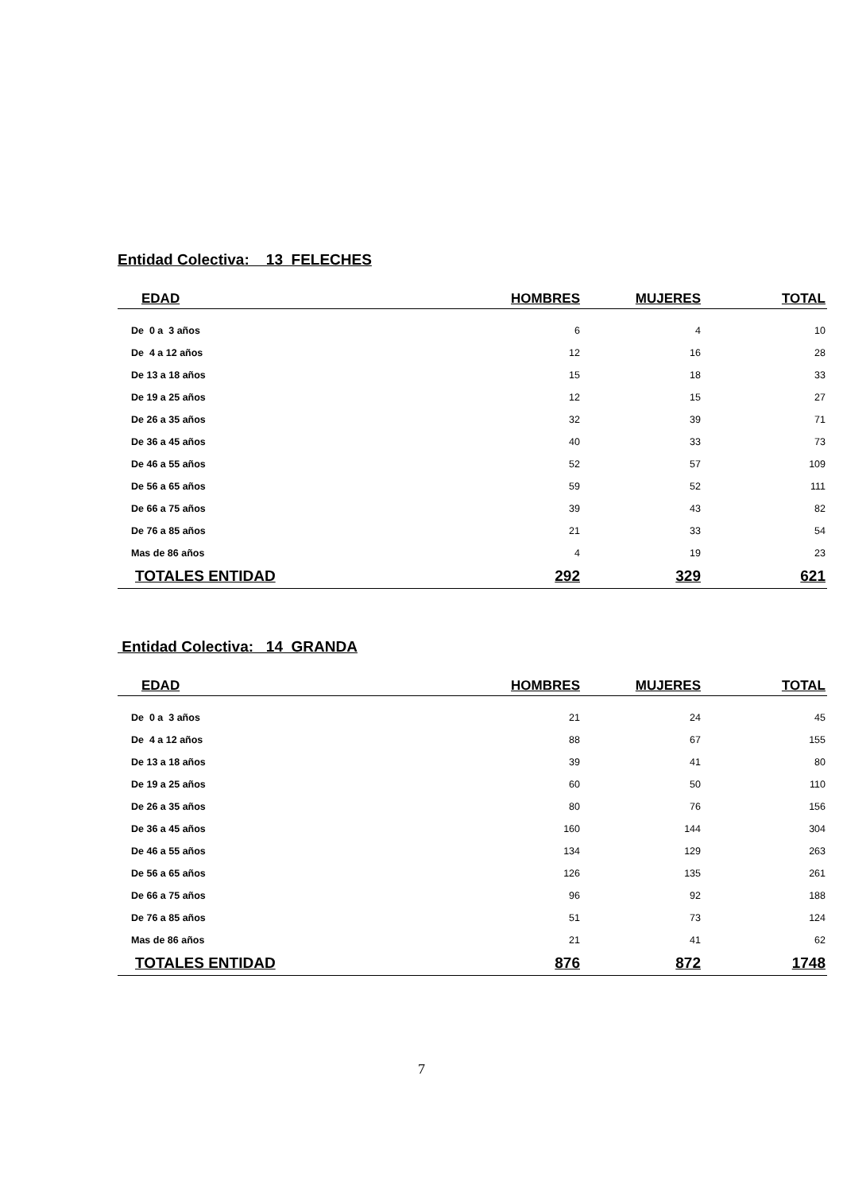Entidad Colectiva: 13 FELECHES
| EDAD | HOMBRES | MUJERES | TOTAL |
| --- | --- | --- | --- |
| De 0 a 3 años | 6 | 4 | 10 |
| De 4 a 12 años | 12 | 16 | 28 |
| De 13 a 18 años | 15 | 18 | 33 |
| De 19 a 25 años | 12 | 15 | 27 |
| De 26 a 35 años | 32 | 39 | 71 |
| De 36 a 45 años | 40 | 33 | 73 |
| De 46 a 55 años | 52 | 57 | 109 |
| De 56 a 65 años | 59 | 52 | 111 |
| De 66 a 75 años | 39 | 43 | 82 |
| De 76 a 85 años | 21 | 33 | 54 |
| Mas de 86 años | 4 | 19 | 23 |
| TOTALES ENTIDAD | 292 | 329 | 621 |
Entidad Colectiva: 14 GRANDA
| EDAD | HOMBRES | MUJERES | TOTAL |
| --- | --- | --- | --- |
| De 0 a 3 años | 21 | 24 | 45 |
| De 4 a 12 años | 88 | 67 | 155 |
| De 13 a 18 años | 39 | 41 | 80 |
| De 19 a 25 años | 60 | 50 | 110 |
| De 26 a 35 años | 80 | 76 | 156 |
| De 36 a 45 años | 160 | 144 | 304 |
| De 46 a 55 años | 134 | 129 | 263 |
| De 56 a 65 años | 126 | 135 | 261 |
| De 66 a 75 años | 96 | 92 | 188 |
| De 76 a 85 años | 51 | 73 | 124 |
| Mas de 86 años | 21 | 41 | 62 |
| TOTALES ENTIDAD | 876 | 872 | 1748 |
7